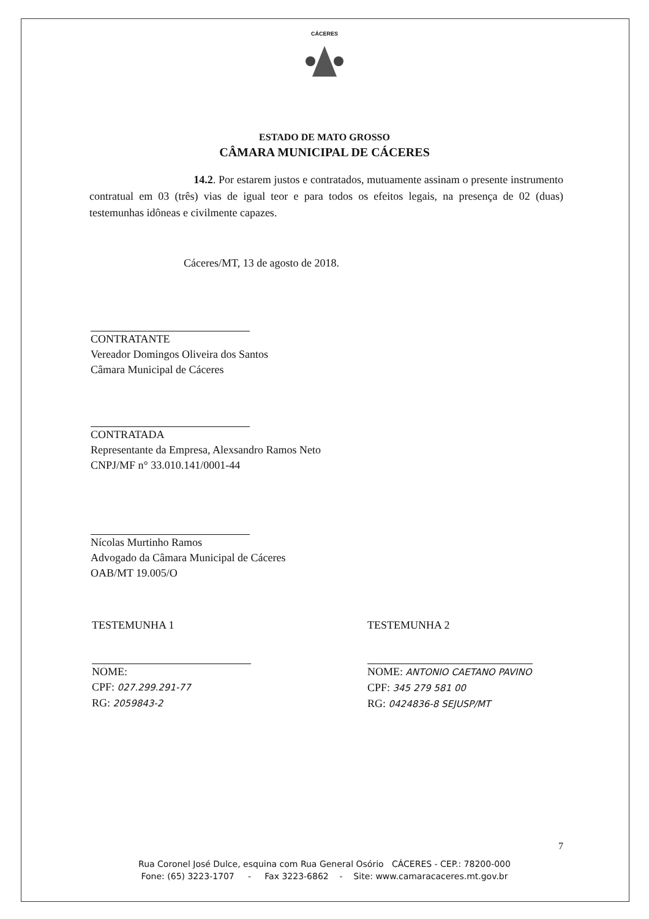CÁCERES
ESTADO DE MATO GROSSO
CÂMARA MUNICIPAL DE CÁCERES
14.2. Por estarem justos e contratados, mutuamente assinam o presente instrumento contratual em 03 (três) vias de igual teor e para todos os efeitos legais, na presença de 02 (duas) testemunhas idôneas e civilmente capazes.
Cáceres/MT, 13 de agosto de 2018.
CONTRATANTE
Vereador Domingos Oliveira dos Santos
Câmara Municipal de Cáceres
CONTRATADA
Representante da Empresa, Alexsandro Ramos Neto
CNPJ/MF n° 33.010.141/0001-44
Nícolas Murtinho Ramos
Advogado da Câmara Municipal de Cáceres
OAB/MT 19.005/O
TESTEMUNHA 1
NOME:
CPF: 027.299.291-77
RG: 2059843-2
TESTEMUNHA 2
NOME: ANTONIO CAETANO PAVINO
CPF: 345 279 581 00
RG: 0424836-8 SEJUSP/MT
7
Rua Coronel José Dulce, esquina com Rua General Osório CÁCERES - CEP.: 78200-000
Fone: (65) 3223-1707 - Fax 3223-6862 - Site: www.camaracaceres.mt.gov.br